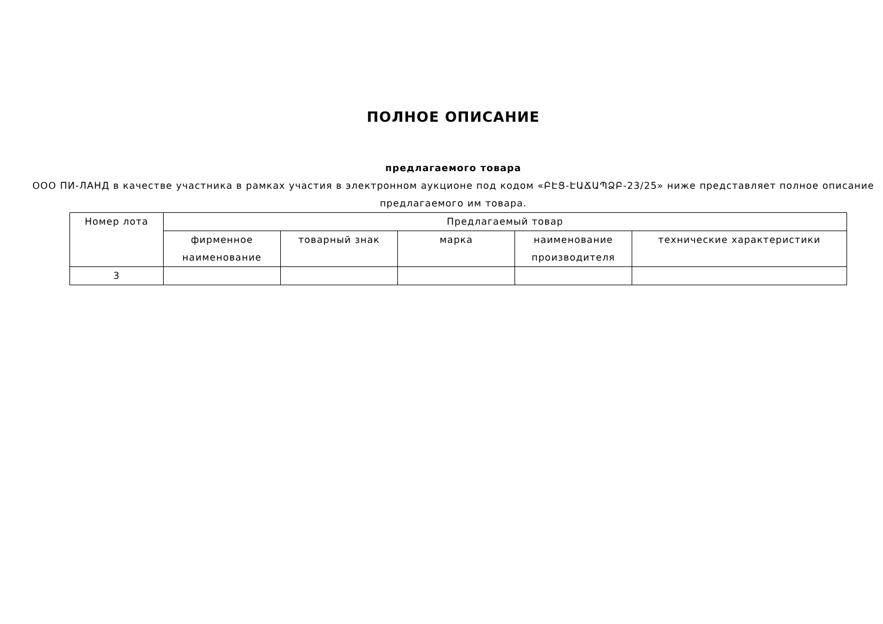ПОЛНОЕ ОПИСАНИЕ
предлагаемого товара
ООО ПИ-ЛАНД в качестве участника в рамках участия в электронном аукционе под кодом «ԲԷՑ-ԷԱՃԱՊՁԲ-23/25» ниже представляет полное описание предлагаемого им товара.
| Номер лота | Предлагаемый товар | | | | |
| --- | --- | --- | --- | --- | --- |
| | фирменное наименование | товарный знак | марка | наименование производителя | технические характеристики |
| 3 | | | | | |